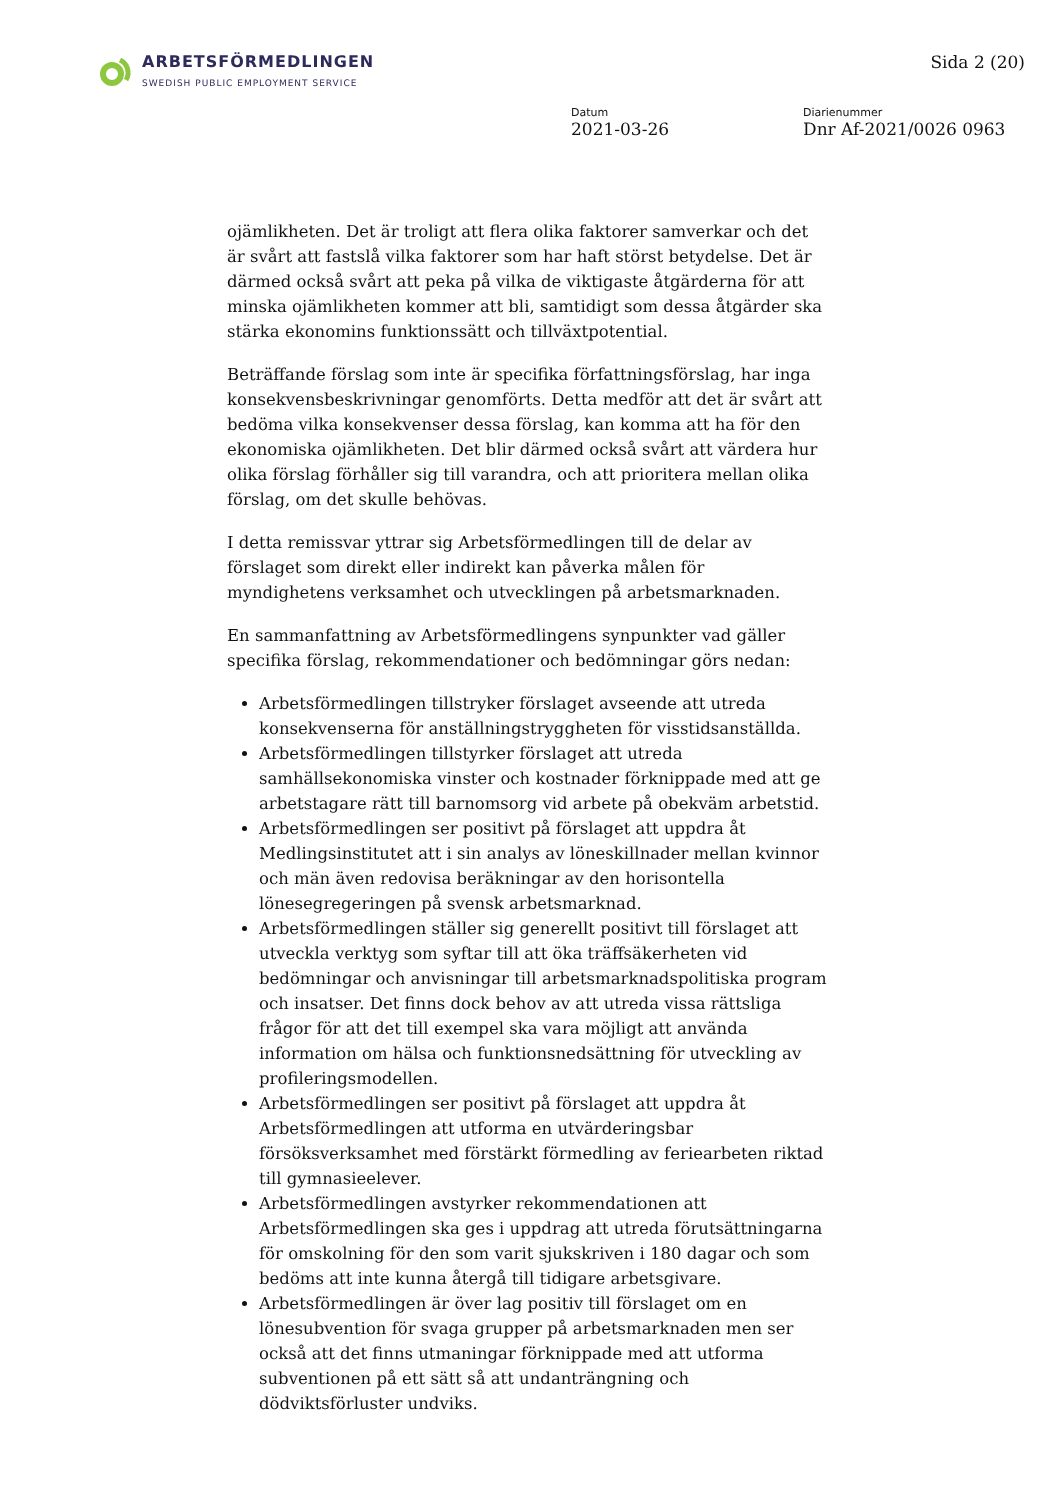ARBETSFÖRMEDLINGEN
SWEDISH PUBLIC EMPLOYMENT SERVICE
Sida 2 (20)
Datum
2021-03-26
Diarienummer
Dnr Af-2021/0026 0963
ojämlikheten. Det är troligt att flera olika faktorer samverkar och det är svårt att fastslå vilka faktorer som har haft störst betydelse. Det är därmed också svårt att peka på vilka de viktigaste åtgärderna för att minska ojämlikheten kommer att bli, samtidigt som dessa åtgärder ska stärka ekonomins funktionssätt och tillväxtpotential.
Beträffande förslag som inte är specifika författningsförslag, har inga konsekvensbeskrivningar genomförts. Detta medför att det är svårt att bedöma vilka konsekvenser dessa förslag, kan komma att ha för den ekonomiska ojämlikheten. Det blir därmed också svårt att värdera hur olika förslag förhåller sig till varandra, och att prioritera mellan olika förslag, om det skulle behövas.
I detta remissvar yttrar sig Arbetsförmedlingen till de delar av förslaget som direkt eller indirekt kan påverka målen för myndighetens verksamhet och utvecklingen på arbetsmarknaden.
En sammanfattning av Arbetsförmedlingens synpunkter vad gäller specifika förslag, rekommendationer och bedömningar görs nedan:
Arbetsförmedlingen tillstryker förslaget avseende att utreda konsekvenserna för anställningstryggheten för visstidsanställda.
Arbetsförmedlingen tillstyrker förslaget att utreda samhällsekonomiska vinster och kostnader förknippade med att ge arbetstagare rätt till barnomsorg vid arbete på obekväm arbetstid.
Arbetsförmedlingen ser positivt på förslaget att uppdra åt Medlingsinstitutet att i sin analys av löneskillnader mellan kvinnor och män även redovisa beräkningar av den horisontella lönesegregeringen på svensk arbetsmarknad.
Arbetsförmedlingen ställer sig generellt positivt till förslaget att utveckla verktyg som syftar till att öka träffsäkerheten vid bedömningar och anvisningar till arbetsmarknadspolitiska program och insatser. Det finns dock behov av att utreda vissa rättsliga frågor för att det till exempel ska vara möjligt att använda information om hälsa och funktionsnedsättning för utveckling av profileringsmodellen.
Arbetsförmedlingen ser positivt på förslaget att uppdra åt Arbetsförmedlingen att utforma en utvärderingsbar försöksverksamhet med förstärkt förmedling av feriearbeten riktad till gymnasieelever.
Arbetsförmedlingen avstyrker rekommendationen att Arbetsförmedlingen ska ges i uppdrag att utreda förutsättningarna för omskolning för den som varit sjukskriven i 180 dagar och som bedöms att inte kunna återgå till tidigare arbetsgivare.
Arbetsförmedlingen är över lag positiv till förslaget om en lönesubvention för svaga grupper på arbetsmarknaden men ser också att det finns utmaningar förknippade med att utforma subventionen på ett sätt så att undanträngning och dödviktsförluster undviks.